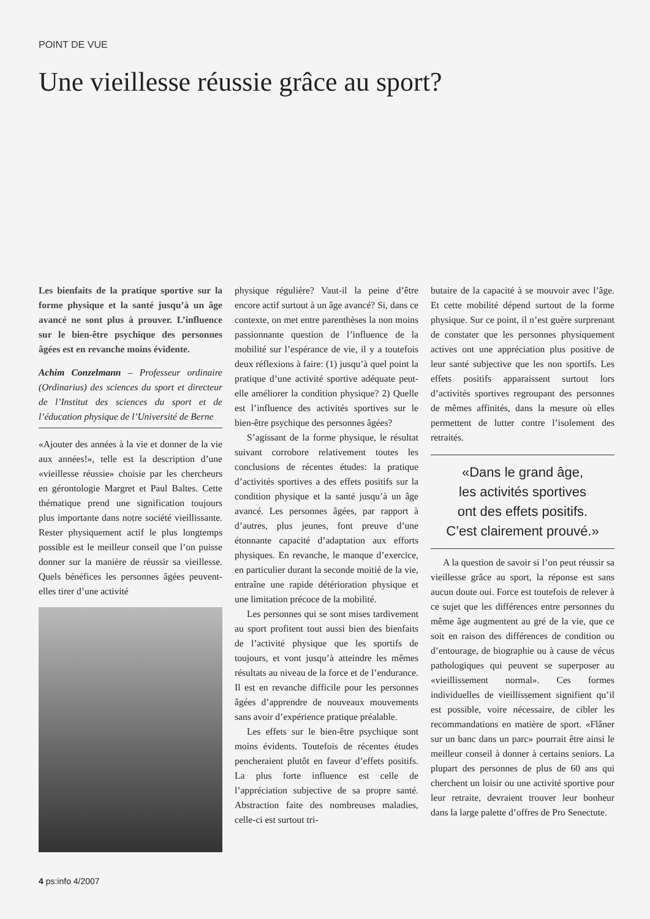POINT DE VUE
Une vieillesse réussie grâce au sport?
Les bienfaits de la pratique sportive sur la forme physique et la santé jusqu’à un âge avancé ne sont plus à prouver. L’influence sur le bien-être psychique des personnes âgées est en revanche moins évidente.
Achim Conzelmann – Professeur ordinaire (Ordinarius) des sciences du sport et directeur de l’Institut des sciences du sport et de l’éducation physique de l’Université de Berne
«Ajouter des années à la vie et donner de la vie aux années!», telle est la description d’une «vieillesse réussie» choisie par les chercheurs en gérontologie Margret et Paul Baltes. Cette thématique prend une signification toujours plus importante dans notre société vieillissante. Rester physiquement actif le plus longtemps possible est le meilleur conseil que l’on puisse donner sur la manière de réussir sa vieillesse. Quels bénéfices les personnes âgées peuvent-elles tirer d’une activité
physique régulière? Vaut-il la peine d’être encore actif surtout à un âge avancé? Si, dans ce contexte, on met entre parenthèses la non moins passionnante question de l’influence de la mobilité sur l’espérance de vie, il y a toutefois deux réflexions à faire: (1) jusqu’à quel point la pratique d’une activité sportive adéquate peut-elle améliorer la condition physique? 2) Quelle est l’influence des activités sportives sur le bien-être psychique des personnes âgées?
S’agissant de la forme physique, le résultat suivant corrobore relativement toutes les conclusions de récentes études: la pratique d’activités sportives a des effets positifs sur la condition physique et la santé jusqu’à un âge avancé. Les personnes âgées, par rapport à d’autres, plus jeunes, font preuve d’une étonnante capacité d’adaptation aux efforts physiques. En revanche, le manque d’exercice, en particulier durant la seconde moitié de la vie, entraîne une rapide détérioration physique et une limitation précoce de la mobilité.
Les personnes qui se sont mises tardivement au sport profitent tout aussi bien des bienfaits de l’activité physique que les sportifs de toujours, et vont jusqu’à atteindre les mêmes résultats au niveau de la force et de l’endurance. Il est en revanche difficile pour les personnes âgées d’apprendre de nouveaux mouvements sans avoir d’expérience pratique préalable.
Les effets sur le bien-être psychique sont moins évidents. Toutefois de récentes études pencheraient plutôt en faveur d’effets positifs. La plus forte influence est celle de l’appréciation subjective de sa propre santé. Abstraction faite des nombreuses maladies, celle-ci est surtout tri-
butaire de la capacité à se mouvoir avec l’âge. Et cette mobilité dépend surtout de la forme physique. Sur ce point, il n’est guère surprenant de constater que les personnes physiquement actives ont une appréciation plus positive de leur santé subjective que les non sportifs. Les effets positifs apparaissent surtout lors d’activités sportives regroupant des personnes de mêmes affinités, dans la mesure où elles permettent de lutter contre l’isolement des retraités.
«Dans le grand âge,
les activités sportives
ont des effets positifs.
C’est clairement prouvé.»
A la question de savoir si l’on peut réussir sa vieillesse grâce au sport, la réponse est sans aucun doute oui. Force est toutefois de relever à ce sujet que les différences entre personnes du même âge augmentent au gré de la vie, que ce soit en raison des différences de condition ou d’entourage, de biographie ou à cause de vécus pathologiques qui peuvent se superposer au «vieillissement normal». Ces formes individuelles de vieillissement signifient qu’il est possible, voire nécessaire, de cibler les recommandations en matière de sport. «Flâner sur un banc dans un parc» pourrait être ainsi le meilleur conseil à donner à certains seniors. La plupart des personnes de plus de 60 ans qui cherchent un loisir ou une activité sportive pour leur retraite, devraient trouver leur bonheur dans la large palette d’offres de Pro Senectute.
4 ps:info 4/2007